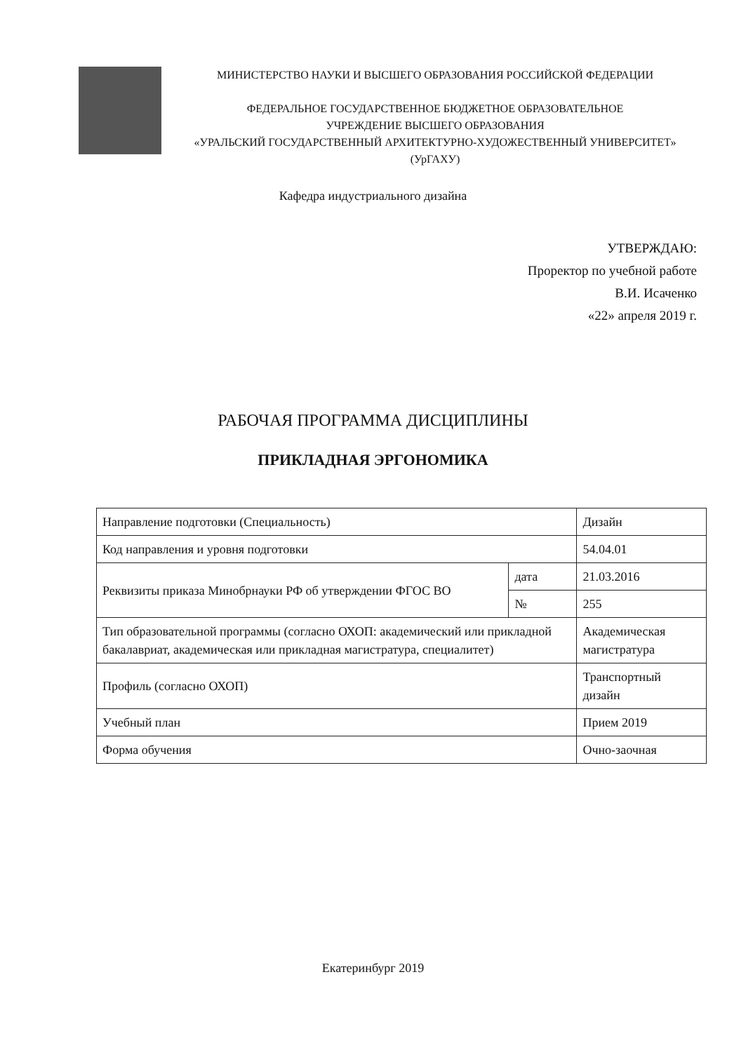МИНИСТЕРСТВО НАУКИ И ВЫСШЕГО ОБРАЗОВАНИЯ РОССИЙСКОЙ ФЕДЕРАЦИИ
ФЕДЕРАЛЬНОЕ ГОСУДАРСТВЕННОЕ БЮДЖЕТНОЕ ОБРАЗОВАТЕЛЬНОЕ
УЧРЕЖДЕНИЕ ВЫСШЕГО ОБРАЗОВАНИЯ
«УРАЛЬСКИЙ ГОСУДАРСТВЕННЫЙ АРХИТЕКТУРНО-ХУДОЖЕСТВЕННЫЙ УНИВЕРСИТЕТ»
(УрГАХУ)
Кафедра индустриального дизайна
УТВЕРЖДАЮ:
Проректор по учебной работе
В.И. Исаченко
«22» апреля 2019 г.
РАБОЧАЯ ПРОГРАММА ДИСЦИПЛИНЫ
ПРИКЛАДНАЯ ЭРГОНОМИКА
| Направление подготовки (Специальность) | | Дизайн |
| Код направления и уровня подготовки | | 54.04.01 |
| Реквизиты приказа Минобрнауки РФ об утверждении ФГОС ВО | дата | 21.03.2016 |
| | № | 255 |
| Тип образовательной программы (согласно ОХОП: академический или прикладной бакалавриат, академическая или прикладная магистратура, специалитет) | | Академическая магистратура |
| Профиль (согласно ОХОП) | | Транспортный дизайн |
| Учебный план | | Прием 2019 |
| Форма обучения | | Очно-заочная |
Екатеринбург 2019